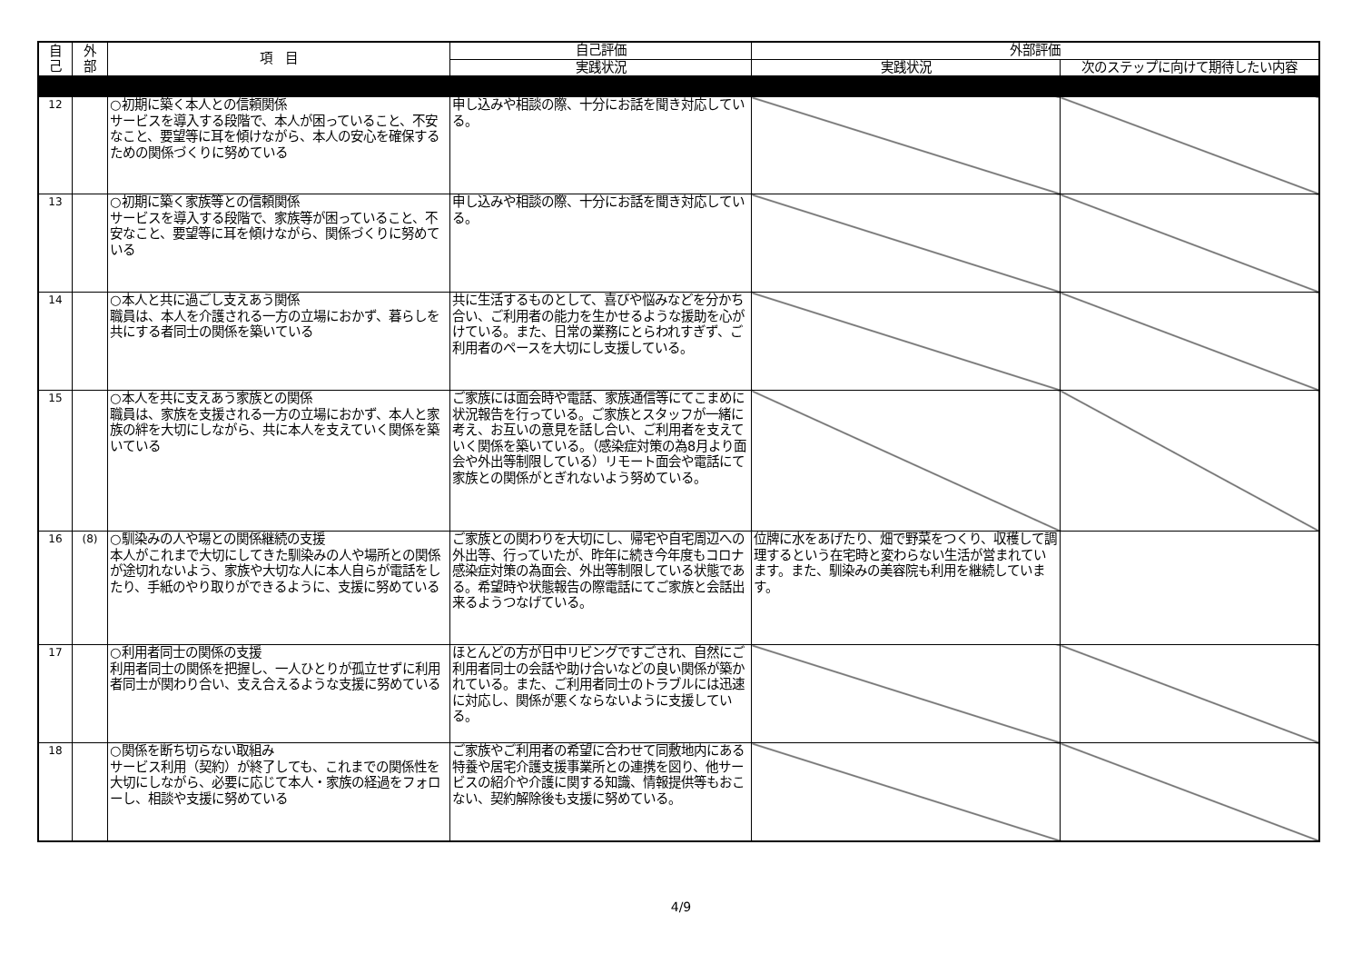| 自 己 | 外 部 | 項 目 | 自己評価 | 外部評価 | |
| --- | --- | --- | --- | --- | --- |
| | | | 実践状況 | 実践状況 | 次のステップに向けて期待したい内容 |
| 12 | | ○初期に築く本人との信頼関係 サービスを導入する段階で、本人が困っていること、不安なこと、要望等に耳を傾けながら、本人の安心を確保するための関係づくりに努めている | 申し込みや相談の際、十分にお話を聞き対応している。 | | |
| 13 | | ○初期に築く家族等との信頼関係 サービスを導入する段階で、家族等が困っていること、不安なこと、要望等に耳を傾けながら、関係づくりに努めている | 申し込みや相談の際、十分にお話を聞き対応している。 | | |
| 14 | | ○本人と共に過ごし支えあう関係 職員は、本人を介護される一方の立場におかず、暮らしを共にする者同士の関係を築いている | 共に生活するものとして、喜びや悩みなどを分かち合い、ご利用者の能力を生かせるような援助を心がけている。また、日常の業務にとらわれすぎず、ご利用者のペースを大切にし支援している。 | | |
| 15 | | ○本人を共に支えあう家族との関係 職員は、家族を支援される一方の立場におかず、本人と家族の絆を大切にしながら、共に本人を支えていく関係を築いている | ご家族には面会時や電話、家族通信等にてこまめに状況報告を行っている。ご家族とスタッフが一緒に考え、お互いの意見を話し合い、ご利用者を支えていく関係を築いている。（感染症対策の為8月より面会や外出等制限している）リモート面会や電話にて家族との関係がとぎれないよう努めている。 | | |
| 16 | (8) | ○馴染みの人や場との関係継続の支援 本人がこれまで大切にしてきた馴染みの人や場所との関係が途切れないよう、家族や大切な人に本人自らが電話をしたり、手紙のやり取りができるように、支援に努めている | ご家族との関わりを大切にし、帰宅や自宅周辺への外出等、行っていたが、昨年に続き今年度もコロナ感染症対策の為面会、外出等制限している状態である。希望時や状態報告の際電話にてご家族と会話出来るようつなげている。 | 位牌に水をあげたり、畑で野菜をつくり、収穫して調理するという在宅時と変わらない生活が営まれています。また、馴染みの美容院も利用を継続しています。 | |
| 17 | | ○利用者同士の関係の支援 利用者同士の関係を把握し、一人ひとりが孤立せずに利用者同士が関わり合い、支え合えるような支援に努めている | ほとんどの方が日中リビングですごされ、自然にご利用者同士の会話や助け合いなどの良い関係が築かれている。また、ご利用者同士のトラブルには迅速に対応し、関係が悪くならないように支援している。 | | |
| 18 | | ○関係を断ち切らない取組み サービス利用（契約）が終了しても、これまでの関係性を大切にしながら、必要に応じて本人・家族の経過をフォローし、相談や支援に努めている | ご家族やご利用者の希望に合わせて同敷地内にある特養や居宅介護支援事業所との連携を図り、他サービスの紹介や介護に関する知識、情報提供等もおこない、契約解除後も支援に努めている。 | | |
4/9